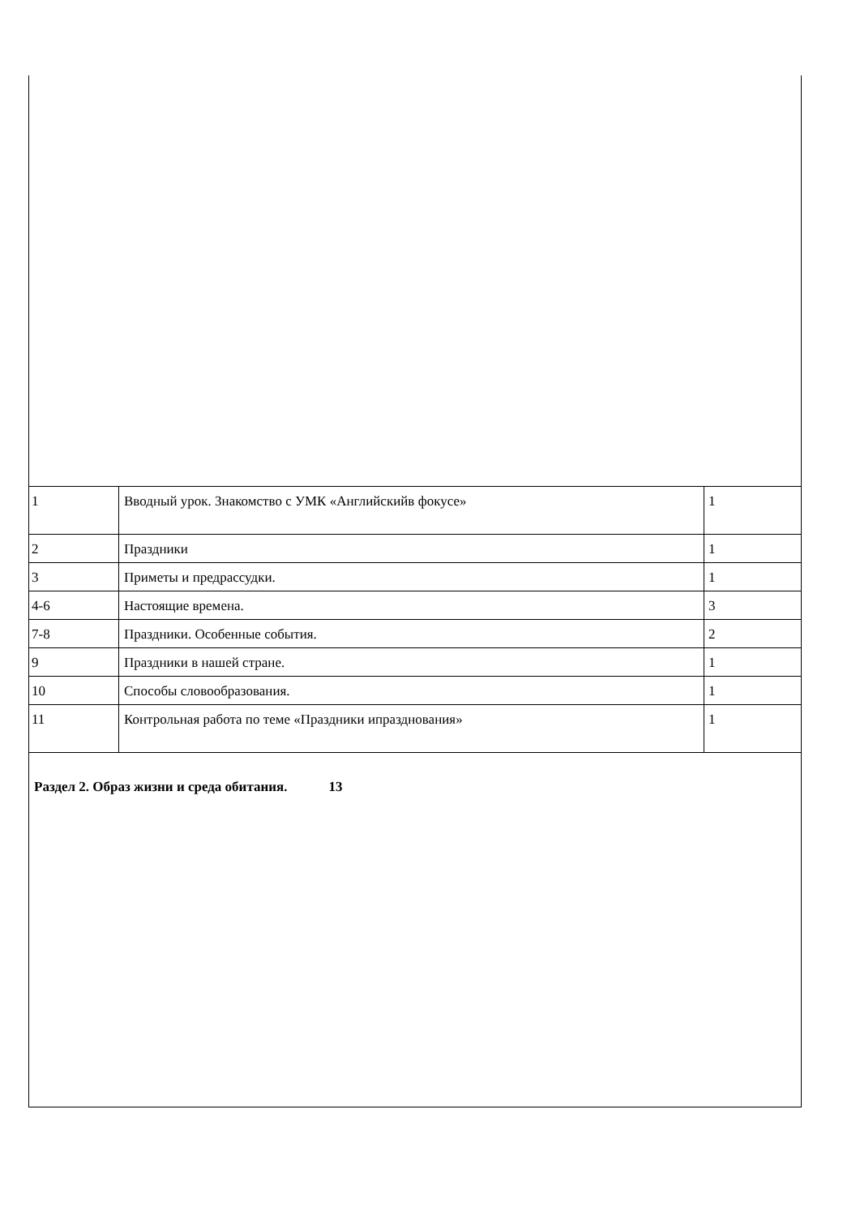| 1 | Вводный урок. Знакомство с УМК «Английскийв фокусе» | 1 |
| 2 | Праздники | 1 |
| 3 | Приметы и предрассудки. | 1 |
| 4-6 | Настоящие времена. | 3 |
| 7-8 | Праздники. Особенные события. | 2 |
| 9 | Праздники в нашей стране. | 1 |
| 10 | Способы словообразования. | 1 |
| 11 | Контрольная работа по теме «Праздники ипразднования» | 1 |
Раздел 2. Образ жизни и среда обитания. 13